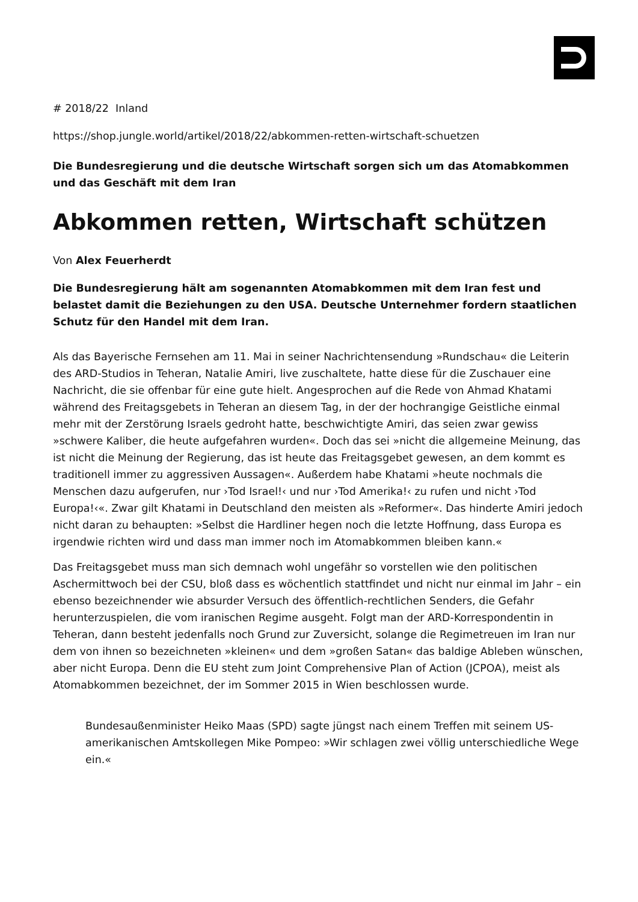# 2018/22 Inland
https://shop.jungle.world/artikel/2018/22/abkommen-retten-wirtschaft-schuetzen
Die Bundesregierung und die deutsche Wirtschaft sorgen sich um das Atomabkommen und das Geschäft mit dem Iran
Abkommen retten, Wirtschaft schützen
Von Alex Feuerherdt
Die Bundesregierung hält am sogenannten Atomabkommen mit dem Iran fest und belastet damit die Beziehungen zu den USA. Deutsche Unternehmer fordern staatlichen Schutz für den Handel mit dem Iran.
Als das Bayerische Fernsehen am 11. Mai in seiner Nachrichtensendung »Rundschau« die Leiterin des ARD-Studios in Teheran, Natalie Amiri, live zuschaltete, hatte diese für die Zuschauer eine Nachricht, die sie offenbar für eine gute hielt. Angesprochen auf die Rede von Ahmad Khatami während des Freitagsgebets in Teheran an diesem Tag, in der der hochrangige Geistliche einmal mehr mit der Zerstörung Israels gedroht hatte, beschwichtigte Amiri, das seien zwar gewiss »schwere Kaliber, die heute aufgefahren wurden«. Doch das sei »nicht die allgemeine Meinung, das ist nicht die Meinung der Regierung, das ist heute das Freitagsgebet gewesen, an dem kommt es traditionell immer zu aggressiven Aussagen«. Außerdem habe Khatami »heute nochmals die Menschen dazu aufgerufen, nur ›Tod Israel!‹ und nur ›Tod Amerika!‹ zu rufen und nicht ›Tod Europa!‹«. Zwar gilt Khatami in Deutschland den meisten als »Reformer«. Das hinderte Amiri jedoch nicht daran zu behaupten: »Selbst die Hardliner hegen noch die letzte Hoffnung, dass Europa es irgendwie richten wird und dass man immer noch im Atomabkommen bleiben kann.«
Das Freitagsgebet muss man sich demnach wohl ungefähr so vorstellen wie den politischen Aschermittwoch bei der CSU, bloß dass es wöchentlich stattfindet und nicht nur einmal im Jahr – ein ebenso bezeichnender wie absurder Versuch des öffentlich-rechtlichen Senders, die Gefahr herunterzuspielen, die vom iranischen Regime ausgeht. Folgt man der ARD-Korrespondentin in Teheran, dann besteht jedenfalls noch Grund zur Zuversicht, solange die Regimetreuen im Iran nur dem von ihnen so bezeichneten »kleinen« und dem »großen Satan« das baldige Ableben wünschen, aber nicht Europa. Denn die EU steht zum Joint Comprehensive Plan of Action (JCPOA), meist als Atomabkommen bezeichnet, der im Sommer 2015 in Wien beschlossen wurde.
Bundesaußenminister Heiko Maas (SPD) sagte jüngst nach einem Treffen mit seinem US-amerikanischen Amtskollegen Mike Pompeo: »Wir schlagen zwei völlig unterschiedliche Wege ein.«